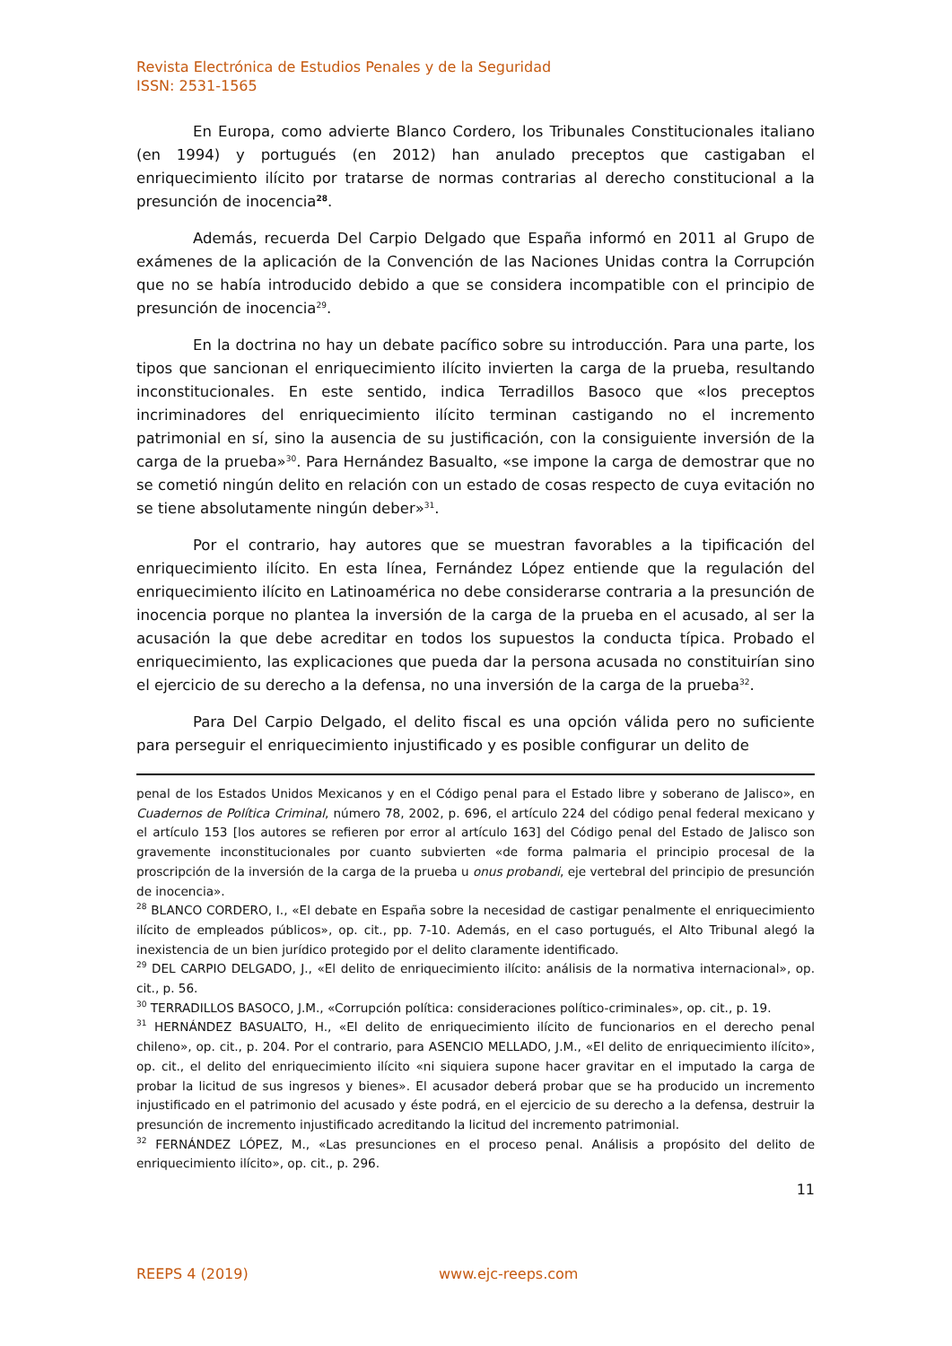Revista Electrónica de Estudios Penales y de la Seguridad
ISSN: 2531-1565
En Europa, como advierte Blanco Cordero, los Tribunales Constitucionales italiano (en 1994) y portugués (en 2012) han anulado preceptos que castigaban el enriquecimiento ilícito por tratarse de normas contrarias al derecho constitucional a la presunción de inocencia<sup>28</sup>.
Además, recuerda Del Carpio Delgado que España informó en 2011 al Grupo de exámenes de la aplicación de la Convención de las Naciones Unidas contra la Corrupción que no se había introducido debido a que se considera incompatible con el principio de presunción de inocencia<sup>29</sup>.
En la doctrina no hay un debate pacífico sobre su introducción. Para una parte, los tipos que sancionan el enriquecimiento ilícito invierten la carga de la prueba, resultando inconstitucionales. En este sentido, indica Terradillos Basoco que «los preceptos incriminadores del enriquecimiento ilícito terminan castigando no el incremento patrimonial en sí, sino la ausencia de su justificación, con la consiguiente inversión de la carga de la prueba»<sup>30</sup>. Para Hernández Basualto, «se impone la carga de demostrar que no se cometió ningún delito en relación con un estado de cosas respecto de cuya evitación no se tiene absolutamente ningún deber»<sup>31</sup>.
Por el contrario, hay autores que se muestran favorables a la tipificación del enriquecimiento ilícito. En esta línea, Fernández López entiende que la regulación del enriquecimiento ilícito en Latinoamérica no debe considerarse contraria a la presunción de inocencia porque no plantea la inversión de la carga de la prueba en el acusado, al ser la acusación la que debe acreditar en todos los supuestos la conducta típica. Probado el enriquecimiento, las explicaciones que pueda dar la persona acusada no constituirían sino el ejercicio de su derecho a la defensa, no una inversión de la carga de la prueba<sup>32</sup>.
Para Del Carpio Delgado, el delito fiscal es una opción válida pero no suficiente para perseguir el enriquecimiento injustificado y es posible configurar un delito de
penal de los Estados Unidos Mexicanos y en el Código penal para el Estado libre y soberano de Jalisco», en Cuadernos de Política Criminal, número 78, 2002, p. 696, el artículo 224 del código penal federal mexicano y el artículo 153 [los autores se refieren por error al artículo 163] del Código penal del Estado de Jalisco son gravemente inconstitucionales por cuanto subvierten «de forma palmaria el principio procesal de la proscripción de la inversión de la carga de la prueba u onus probandi, eje vertebral del principio de presunción de inocencia».
<sup>28</sup> BLANCO CORDERO, I., «El debate en España sobre la necesidad de castigar penalmente el enriquecimiento ilícito de empleados públicos», op. cit., pp. 7-10. Además, en el caso portugués, el Alto Tribunal alegó la inexistencia de un bien jurídico protegido por el delito claramente identificado.
<sup>29</sup> DEL CARPIO DELGADO, J., «El delito de enriquecimiento ilícito: análisis de la normativa internacional», op. cit., p. 56.
<sup>30</sup> TERRADILLOS BASOCO, J.M., «Corrupción política: consideraciones político-criminales», op. cit., p. 19.
<sup>31</sup> HERNÁNDEZ BASUALTO, H., «El delito de enriquecimiento ilícito de funcionarios en el derecho penal chileno», op. cit., p. 204. Por el contrario, para ASENCIO MELLADO, J.M., «El delito de enriquecimiento ilícito», op. cit., el delito del enriquecimiento ilícito «ni siquiera supone hacer gravitar en el imputado la carga de probar la licitud de sus ingresos y bienes». El acusador deberá probar que se ha producido un incremento injustificado en el patrimonio del acusado y éste podrá, en el ejercicio de su derecho a la defensa, destruir la presunción de incremento injustificado acreditando la licitud del incremento patrimonial.
<sup>32</sup> FERNÁNDEZ LÓPEZ, M., «Las presunciones en el proceso penal. Análisis a propósito del delito de enriquecimiento ilícito», op. cit., p. 296.
11
REEPS 4 (2019) www.ejc-reeps.com